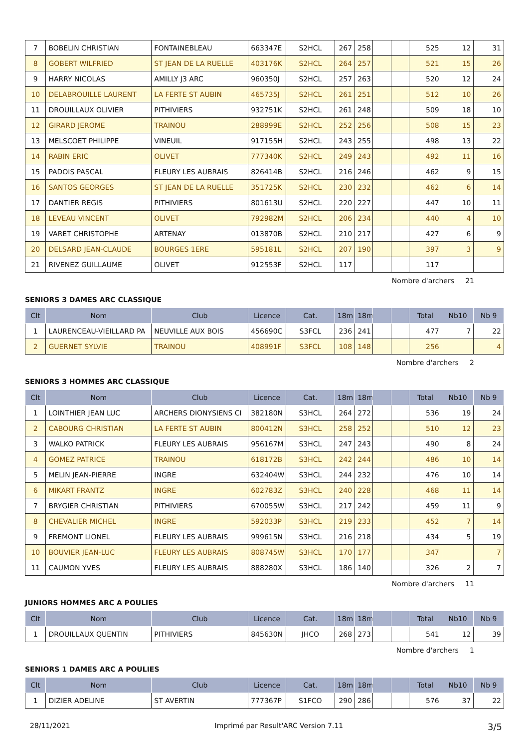| 7 | BOBELIN CHRISTIAN | FONTAINEBLEAU | 663347E | S2HCL | 267 | 258 | | | 525 | 12 | 31 |
| 8 | GOBERT WILFRIED | ST JEAN DE LA RUELLE | 403176K | S2HCL | 264 | 257 | | | 521 | 15 | 26 |
| 9 | HARRY NICOLAS | AMILLY J3 ARC | 960350J | S2HCL | 257 | 263 | | | 520 | 12 | 24 |
| 10 | DELABROUILLE LAURENT | LA FERTE ST AUBIN | 465735J | S2HCL | 261 | 251 | | | 512 | 10 | 26 |
| 11 | DROUILLAUX OLIVIER | PITHIVIERS | 932751K | S2HCL | 261 | 248 | | | 509 | 18 | 10 |
| 12 | GIRARD JEROME | TRAINOU | 288999E | S2HCL | 252 | 256 | | | 508 | 15 | 23 |
| 13 | MELSCOET PHILIPPE | VINEUIL | 917155H | S2HCL | 243 | 255 | | | 498 | 13 | 22 |
| 14 | RABIN ERIC | OLIVET | 777340K | S2HCL | 249 | 243 | | | 492 | 11 | 16 |
| 15 | PADOIS PASCAL | FLEURY LES AUBRAIS | 826414B | S2HCL | 216 | 246 | | | 462 | 9 | 15 |
| 16 | SANTOS GEORGES | ST JEAN DE LA RUELLE | 351725K | S2HCL | 230 | 232 | | | 462 | 6 | 14 |
| 17 | DANTIER REGIS | PITHIVIERS | 801613U | S2HCL | 220 | 227 | | | 447 | 10 | 11 |
| 18 | LEVEAU VINCENT | OLIVET | 792982M | S2HCL | 206 | 234 | | | 440 | 4 | 10 |
| 19 | VARET CHRISTOPHE | ARTENAY | 013870B | S2HCL | 210 | 217 | | | 427 | 6 | 9 |
| 20 | DELSARD JEAN-CLAUDE | BOURGES 1ERE | 595181L | S2HCL | 207 | 190 | | | 397 | 3 | 9 |
| 21 | RIVENEZ GUILLAUME | OLIVET | 912553F | S2HCL | 117 | | | | 117 | | |
Nombre d'archers 21
SENIORS 3 DAMES ARC CLASSIQUE
| Clt | Nom | Club | Licence | Cat. | 18m | 18m | | | Total | Nb10 | Nb 9 |
| --- | --- | --- | --- | --- | --- | --- | --- | --- | --- | --- | --- |
| 1 | LAURENCEAU-VIEILLARD PA | NEUVILLE AUX BOIS | 456690C | S3FCL | 236 | 241 | | | 477 | 7 | 22 |
| 2 | GUERNET SYLVIE | TRAINOU | 408991F | S3FCL | 108 | 148 | | | 256 | | 4 |
Nombre d'archers 2
SENIORS 3 HOMMES ARC CLASSIQUE
| Clt | Nom | Club | Licence | Cat. | 18m | 18m | | | Total | Nb10 | Nb 9 |
| --- | --- | --- | --- | --- | --- | --- | --- | --- | --- | --- | --- |
| 1 | LOINTHIER JEAN LUC | ARCHERS DIONYSIENS CI | 382180N | S3HCL | 264 | 272 | | | 536 | 19 | 24 |
| 2 | CABOURG CHRISTIAN | LA FERTE ST AUBIN | 800412N | S3HCL | 258 | 252 | | | 510 | 12 | 23 |
| 3 | WALKO PATRICK | FLEURY LES AUBRAIS | 956167M | S3HCL | 247 | 243 | | | 490 | 8 | 24 |
| 4 | GOMEZ PATRICE | TRAINOU | 618172B | S3HCL | 242 | 244 | | | 486 | 10 | 14 |
| 5 | MELIN JEAN-PIERRE | INGRE | 632404W | S3HCL | 244 | 232 | | | 476 | 10 | 14 |
| 6 | MIKART FRANTZ | INGRE | 602783Z | S3HCL | 240 | 228 | | | 468 | 11 | 14 |
| 7 | BRYGIER CHRISTIAN | PITHIVIERS | 670055W | S3HCL | 217 | 242 | | | 459 | 11 | 9 |
| 8 | CHEVALIER MICHEL | INGRE | 592033P | S3HCL | 219 | 233 | | | 452 | 7 | 14 |
| 9 | FREMONT LIONEL | FLEURY LES AUBRAIS | 999615N | S3HCL | 216 | 218 | | | 434 | 5 | 19 |
| 10 | BOUVIER JEAN-LUC | FLEURY LES AUBRAIS | 808745W | S3HCL | 170 | 177 | | | 347 | | 7 |
| 11 | CAUMON YVES | FLEURY LES AUBRAIS | 888280X | S3HCL | 186 | 140 | | | 326 | 2 | 7 |
Nombre d'archers 11
JUNIORS HOMMES ARC A POULIES
| Clt | Nom | Club | Licence | Cat. | 18m | 18m | | | Total | Nb10 | Nb 9 |
| --- | --- | --- | --- | --- | --- | --- | --- | --- | --- | --- | --- |
| 1 | DROUILLAUX QUENTIN | PITHIVIERS | 845630N | JHCO | 268 | 273 | | | 541 | 12 | 39 |
Nombre d'archers 1
SENIORS 1 DAMES ARC A POULIES
| Clt | Nom | Club | Licence | Cat. | 18m | 18m | | | Total | Nb10 | Nb 9 |
| --- | --- | --- | --- | --- | --- | --- | --- | --- | --- | --- | --- |
| 1 | DIZIER ADELINE | ST AVERTIN | 777367P | S1FCO | 290 | 286 | | | 576 | 37 | 22 |
28/11/2021 Imprimé par Result'ARC Version 7.11 3/5